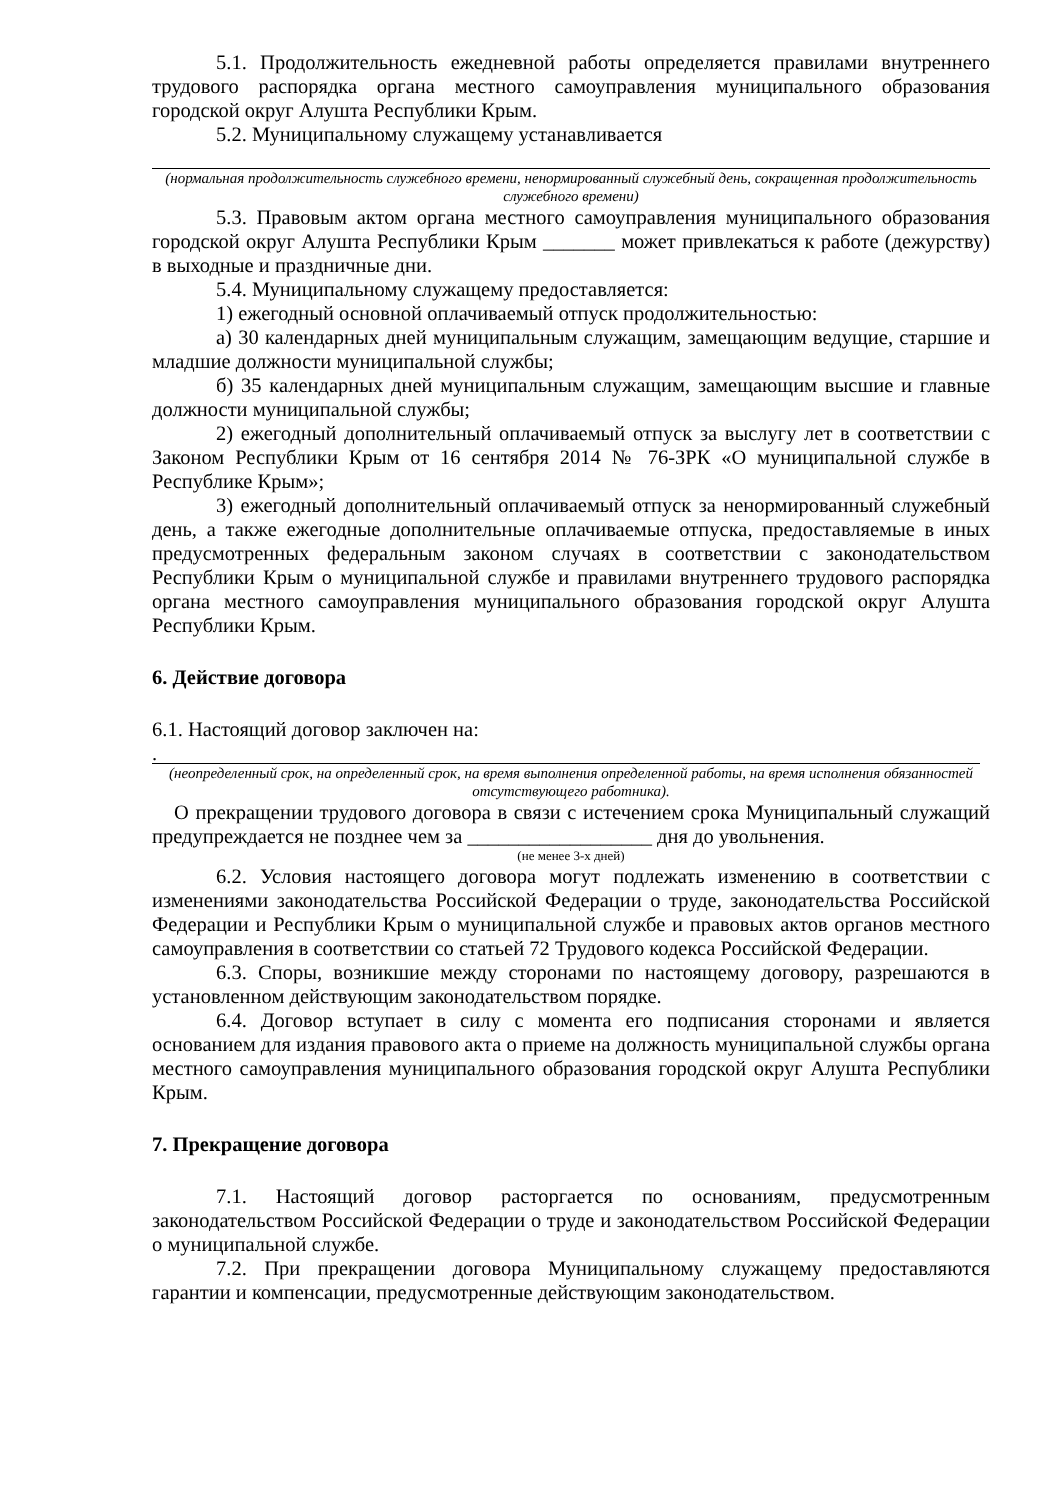5.1. Продолжительность ежедневной работы определяется правилами внутреннего трудового распорядка органа местного самоуправления муниципального образования городской округ Алушта Республики Крым.
5.2. Муниципальному служащему устанавливается
(нормальная продолжительность служебного времени, ненормированный служебный день, сокращенная продолжительность служебного времени)
5.3. Правовым актом органа местного самоуправления муниципального образования городской округ Алушта Республики Крым _______ может привлекаться к работе (дежурству) в выходные и праздничные дни.
5.4. Муниципальному служащему предоставляется:
1) ежегодный основной оплачиваемый отпуск продолжительностью:
а) 30 календарных дней муниципальным служащим, замещающим ведущие, старшие и младшие должности муниципальной службы;
б) 35 календарных дней муниципальным служащим, замещающим высшие и главные должности муниципальной службы;
2) ежегодный дополнительный оплачиваемый отпуск за выслугу лет в соответствии с Законом Республики Крым от 16 сентября 2014 № 76-ЗРК «О муниципальной службе в Республике Крым»;
3) ежегодный дополнительный оплачиваемый отпуск за ненормированный служебный день, а также ежегодные дополнительные оплачиваемые отпуска, предоставляемые в иных предусмотренных федеральным законом случаях в соответствии с законодательством Республики Крым о муниципальной службе и правилами внутреннего трудового распорядка органа местного самоуправления муниципального образования городской округ Алушта Республики Крым.
6. Действие договора
6.1. Настоящий договор заключен на:
.
(неопределенный срок, на определенный срок, на время выполнения определенной работы, на время исполнения обязанностей отсутствующего работника).
О прекращении трудового договора в связи с истечением срока Муниципальный служащий предупреждается не позднее чем за __________________ дня до увольнения.
(не менее 3-х дней)
6.2. Условия настоящего договора могут подлежать изменению в соответствии с изменениями законодательства Российской Федерации о труде, законодательства Российской Федерации и Республики Крым о муниципальной службе и правовых актов органов местного самоуправления в соответствии со статьей 72 Трудового кодекса Российской Федерации.
6.3. Споры, возникшие между сторонами по настоящему договору, разрешаются в установленном действующим законодательством порядке.
6.4. Договор вступает в силу с момента его подписания сторонами и является основанием для издания правового акта о приеме на должность муниципальной службы органа местного самоуправления муниципального образования городской округ Алушта Республики Крым.
7. Прекращение договора
7.1. Настоящий договор расторгается по основаниям, предусмотренным законодательством Российской Федерации о труде и законодательством Российской Федерации о муниципальной службе.
7.2. При прекращении договора Муниципальному служащему предоставляются гарантии и компенсации, предусмотренные действующим законодательством.